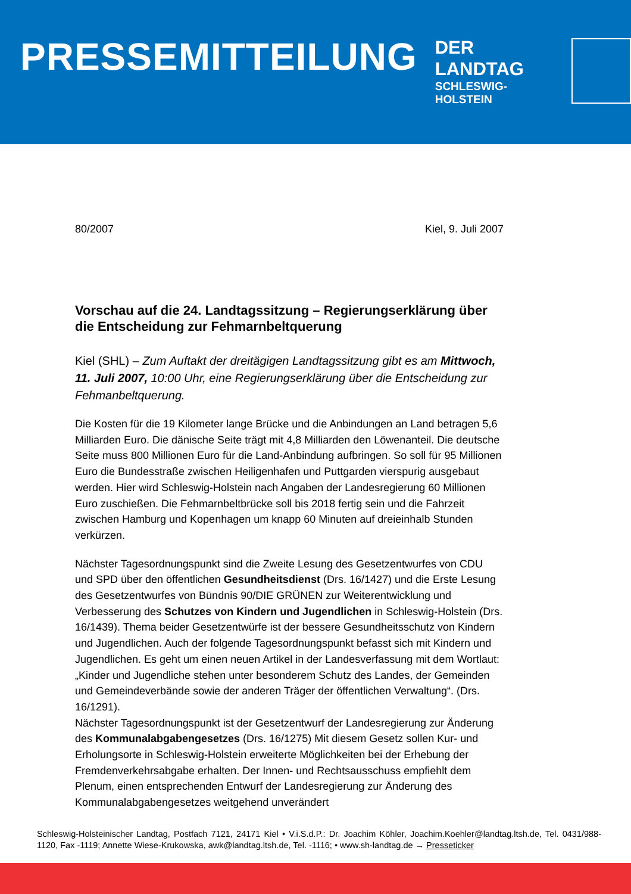PRESSEMITTEILUNG
DER LANDTAG
SCHLESWIG-HOLSTEIN
80/2007 Kiel, 9. Juli 2007
Vorschau auf die 24. Landtagssitzung – Regierungserklärung über die Entscheidung zur Fehmarnbeltquerung
Kiel (SHL) – Zum Auftakt der dreitägigen Landtagssitzung gibt es am Mittwoch, 11. Juli 2007, 10:00 Uhr, eine Regierungserklärung über die Entscheidung zur Fehmanbeltquerung.
Die Kosten für die 19 Kilometer lange Brücke und die Anbindungen an Land betragen 5,6 Milliarden Euro. Die dänische Seite trägt mit 4,8 Milliarden den Löwenanteil. Die deutsche Seite muss 800 Millionen Euro für die Land-Anbindung aufbringen. So soll für 95 Millionen Euro die Bundesstraße zwischen Heiligenhafen und Puttgarden vierspurig ausgebaut werden. Hier wird Schleswig-Holstein nach Angaben der Landesregierung 60 Millionen Euro zuschießen. Die Fehmarnbeltbrücke soll bis 2018 fertig sein und die Fahrzeit zwischen Hamburg und Kopenhagen um knapp 60 Minuten auf dreieinhalb Stunden verkürzen.
Nächster Tagesordnungspunkt sind die Zweite Lesung des Gesetzentwurfes von CDU und SPD über den öffentlichen Gesundheitsdienst (Drs. 16/1427) und die Erste Lesung des Gesetzentwurfes von Bündnis 90/DIE GRÜNEN zur Weiterentwicklung und Verbesserung des Schutzes von Kindern und Jugendlichen in Schleswig-Holstein (Drs. 16/1439). Thema beider Gesetzentwürfe ist der bessere Gesundheitsschutz von Kindern und Jugendlichen. Auch der folgende Tagesordnungspunkt befasst sich mit Kindern und Jugendlichen. Es geht um einen neuen Artikel in der Landesverfassung mit dem Wortlaut: „Kinder und Jugendliche stehen unter besonderem Schutz des Landes, der Gemeinden und Gemeindeverbände sowie der anderen Träger der öffentlichen Verwaltung“. (Drs. 16/1291).
Nächster Tagesordnungspunkt ist der Gesetzentwurf der Landesregierung zur Änderung des Kommunalabgabengesetzes (Drs. 16/1275) Mit diesem Gesetz sollen Kur- und Erholungsorte in Schleswig-Holstein erweiterte Möglichkeiten bei der Erhebung der Fremdenverkehrsabgabe erhalten. Der Innen- und Rechtsausschuss empfiehlt dem Plenum, einen entsprechenden Entwurf der Landesregierung zur Änderung des Kommunalabgabengesetzes weitgehend unverändert
Schleswig-Holsteinischer Landtag, Postfach 7121, 24171 Kiel • V.i.S.d.P.: Dr. Joachim Köhler, Joachim.Koehler@landtag.ltsh.de, Tel. 0431/988-1120, Fax -1119; Annette Wiese-Krukowska, awk@landtag.ltsh.de, Tel. -1116; • www.sh-landtag.de → Presseticker